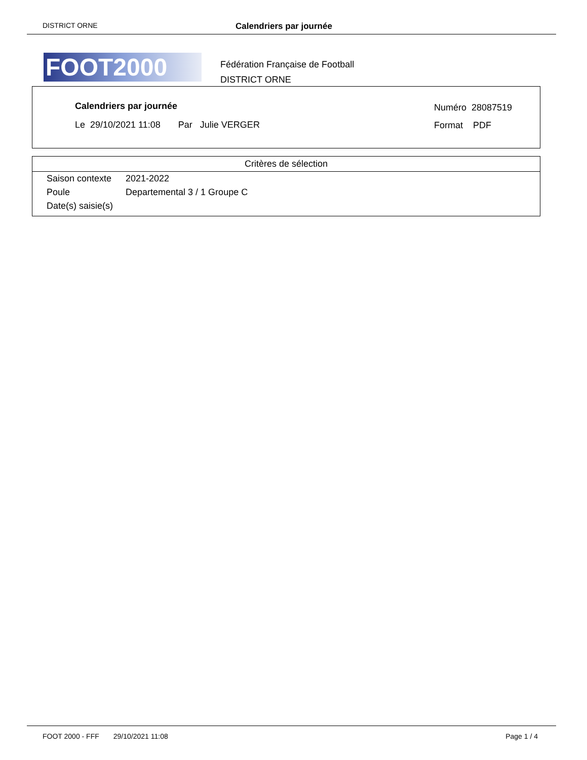DISTRICT ORNE Calendriers par journée
FOOT2000
Fédération Française de Football
DISTRICT ORNE
Calendriers par journée
Le 29/10/2021 11:08 Par Julie VERGER
Numéro 28087519
Format PDF
Critères de sélection
| Saison contexte | 2021-2022 |
| Poule | Departemental 3 / 1 Groupe C |
| Date(s) saisie(s) | |
FOOT 2000 - FFF 29/10/2021 11:08 Page 1 / 4